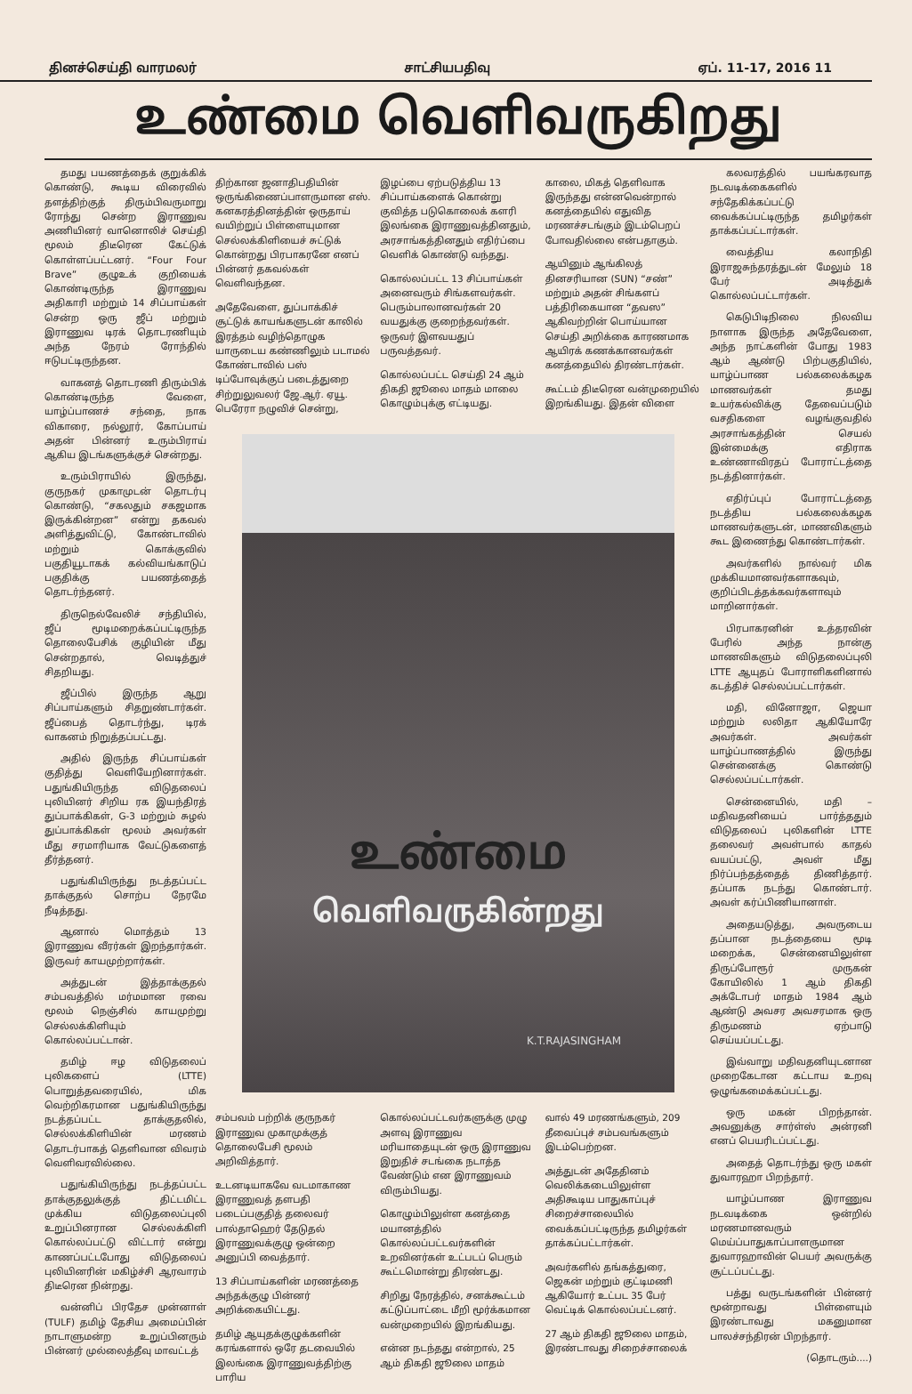தினச்செய்தி வாரமலர் சாட்சியபதிவு ஏப். 11-17, 2016 11
உண்மை வெளிவருகிறது
தமது பயணத்தைக் குறுக்கிக் கொண்டு, கூடிய விரைவில் தளத்திற்குத் திரும்பிவருமாறு ரோந்து சென்ற இராணுவ அணியினர் வானொலிச் செய்தி மூலம் திடீரென கேட்டுக் கொள்ளப்பட்டனர். “Four Four Brave” குழுஉக் குறியைக் கொண்டிருந்த இராணுவ அதிகாரி மற்றும் 14 சிப்பாய்கள் சென்ற ஒரு ஜீப் மற்றும் இராணுவ டிரக் தொடரணியும் அந்த நேரம் ரோந்தில் ஈடுபட்டிருந்தன.
வாகனத் தொடரணி திரும்பிக் கொண்டிருந்த வேளை, யாழ்ப்பாணச் சந்தை, நாக விகாரை, நல்லூர், கோப்பாய் அதன் பின்னர் உரும்பிராய் ஆகிய இடங்களுக்குச் சென்றது.
உரும்பிராயில் இருந்து, குருநகர் முகாமுடன் தொடர்பு கொண்டு, “சகலதும் சகஜமாக இருக்கின்றன” என்று தகவல் அளித்துவிட்டு, கோண்டாவில் மற்றும் கொக்குவில் பகுதியூடாகக் கல்வியங்காடுப் பகுதிக்கு பயணத்தைத் தொடர்ந்தனர்.
திருநெல்வேலிச் சந்தியில், ஜீப் மூடிமறைக்கப்பட்டிருந்த தொலைபேசிக் குழியின் மீது சென்றதால், வெடித்துச் சிதறியது.
ஜீப்பில் இருந்த ஆறு சிப்பாய்களும் சிதறுண்டார்கள். ஜீப்பைத் தொடர்ந்து, டிரக் வாகனம் நிறுத்தப்பட்டது.
அதில் இருந்த சிப்பாய்கள் குதித்து வெளியேறினார்கள். பதுங்கியிருந்த விடுதலைப் புலியினர் சிறிய ரக இயந்திரத் துப்பாக்கிகள், G-3 மற்றும் சுழல் துப்பாக்கிகள் மூலம் அவர்கள் மீது சரமாரியாக வேட்டுகளைத் தீர்த்தனர்.
பதுங்கியிருந்து நடத்தப்பட்ட தாக்குதல் சொற்ப நேரமே நீடித்தது.
ஆனால் மொத்தம் 13 இராணுவ வீரர்கள் இறந்தார்கள். இருவர் காயமுற்றார்கள்.
அத்துடன் இத்தாக்குதல் சம்பவத்தில் மர்மமான ரவை மூலம் நெஞ்சில் காயமுற்று செல்லக்கிளியும் கொல்லப்பட்டான்.
தமிழ் ஈழ விடுதலைப் புலிகளைப் (LTTE) பொறுத்தவரையில், மிக வெற்றிகரமான பதுங்கியிருந்து நடத்தப்பட்ட தாக்குதலில், செல்லக்கிளியின் மரணம் தொடர்பாகத் தெளிவான விவரம் வெளிவரவில்லை.
பதுங்கியிருந்து நடத்தப்பட்ட தாக்குதலுக்குத் திட்டமிட்ட முக்கிய விடுதலைப்புலி உறுப்பினரான செல்லக்கிளி கொல்லப்பட்டு விட்டார் என்று காணப்பட்டபோது விடுதலைப் புலியினரின் மகிழ்ச்சி ஆரவாரம் திடீரென நின்றது.
வன்னிப் பிரதேச முன்னாள் (TULF) தமிழ் தேசிய அமைப்பின் நாடாளுமன்ற உறுப்பினரும் பின்னர் முல்லைத்தீவு மாவட்டத்
திற்கான ஜனாதிபதியின் ஒருங்கிணைப்பாளருமான எஸ். கனகரத்தினத்தின் ஒருதாய் வயிற்றுப் பிள்ளையுமான செல்லக்கிளியைச் சுட்டுக் கொன்றது பிரபாகரனே எனப் பின்னர் தகவல்கள் வெளிவந்தன.
அதேவேளை, துப்பாக்கிச் சூட்டுக் காயங்களுடன் காலில் இரத்தம் வழிந்தொழுக யாருடைய கண்ணிலும் படாமல் கோண்டாவில் பஸ் டிப்போவுக்குப் படைத்துறை சிற்றுலுவலர் ஜே.ஆர். ஏயூ. பெரேரா நழுவிச் சென்று,
இழப்பை ஏற்படுத்திய 13 சிப்பாய்களைக் கொன்று குவித்த படுகொலைக் களரி இலங்கை இராணுவத்தினதும், அரசாங்கத்தினதும் எதிர்ப்பை வெளிக் கொண்டு வந்தது.
கொல்லப்பட்ட 13 சிப்பாய்கள் அனைவரும் சிங்களவர்கள். பெரும்பாலானவர்கள் 20 வயதுக்கு குறைந்தவர்கள். ஒருவர் இளவயதுப் பருவத்தவர்.
கொல்லப்பட்ட செய்தி 24 ஆம் திகதி ஜூலை மாதம் மாலை கொழும்புக்கு எட்டியது.
காலை, மிகத் தெளிவாக இருந்தது என்னவென்றால் கனத்தையில் எதுவித மரணச்சடங்கும் இடம்பெறப் போவதில்லை என்பதாகும்.
ஆயினும் ஆங்கிலத் தினசரியான (SUN) “சண்” மற்றும் அதன் சிங்களப் பத்திரிகையான “தவஸ” ஆகிவற்றின் பொய்யான செய்தி அறிக்கை காரணமாக ஆயிரக் கணக்கானவர்கள் கனத்தையில் திரண்டார்கள்.
கூட்டம் திடீரென வன்முறையில் இறங்கியது. இதன் விளை
உண்மை
வெளிவருகின்றது
K.T.RAJASINGHAM
சம்பவம் பற்றிக் குருநகர் இராணுவ முகாமுக்குத் தொலைபேசி மூலம் அறிவித்தார்.
உடனடியாகவே வடமாகாண இராணுவத் தளபதி படைப்பகுதித் தலைவர் பால்தாஹெர் தேடுதல் இராணுவக்குழு ஒன்றை அனுப்பி வைத்தார்.
13 சிப்பாய்களின் மரணத்தை அந்தக்குழு பின்னர் அறிக்கையிட்டது.
தமிழ் ஆயுதக்குழுக்களின் கரங்களால் ஒரே தடவையில் இலங்கை இராணுவத்திற்கு பாரிய
கொல்லப்பட்டவர்களுக்கு முழு அளவு இராணுவ மரியாதையுடன் ஒரு இராணுவ இறுதிச் சடங்கை நடாத்த வேண்டும் என இராணுவம் விரும்பியது.
கொழும்பிலுள்ள கனத்தை மயானத்தில் கொல்லப்பட்டவர்களின் உறவினர்கள் உட்படப் பெரும் கூட்டமொன்று திரண்டது.
சிறிது நேரத்தில், சனக்கூட்டம் கட்டுப்பாட்டை மீறி மூர்க்கமான வன்முறையில் இறங்கியது.
என்ன நடந்தது என்றால், 25 ஆம் திகதி ஜூலை மாதம்
வால் 49 மரணங்களும், 209 தீவைப்புச் சம்பவங்களும் இடம்பெற்றன.
அத்துடன் அதேதினம் வெலிக்கடையிலுள்ள அதிகூடிய பாதுகாப்புச் சிறைச்சாலையில் வைக்கப்பட்டிருந்த தமிழர்கள் தாக்கப்பட்டார்கள்.
அவர்களில் தங்கத்துரை, ஜெகன் மற்றும் குட்டிமணி ஆகியோர் உட்பட 35 பேர் வெட்டிக் கொல்லப்பட்டனர்.
27 ஆம் திகதி ஜூலை மாதம், இரண்டாவது சிறைச்சாலைக்
கலவரத்தில் பயங்கரவாத நடவடிக்கைகளில் சந்தேகிக்கப்பட்டு வைக்கப்பட்டிருந்த தமிழர்கள் தாக்கப்பட்டார்கள்.
வைத்திய கலாநிதி இராஜசுந்தரத்துடன் மேலும் 18 பேர் அடித்துக் கொல்லப்பட்டார்கள்.
கெடுபிடிநிலை நிலவிய நாளாக இருந்த அதேவேளை, அந்த நாட்களின் போது 1983 ஆம் ஆண்டு பிற்பகுதியில், யாழ்ப்பாண பல்கலைக்கழக மாணவர்கள் தமது உயர்கல்விக்கு தேவைப்படும் வசதிகளை வழங்குவதில் அரசாங்கத்தின் செயல் இன்மைக்கு எதிராக உண்ணாவிரதப் போராட்டத்தை நடத்தினார்கள்.
எதிர்ப்புப் போராட்டத்தை நடத்திய பல்கலைக்கழக மாணவர்களுடன், மாணவிகளும் கூட இணைந்து கொண்டார்கள்.
அவர்களில் நால்வர் மிக முக்கியமானவர்களாகவும், குறிப்பிடத்தக்கவர்களாவும் மாறினார்கள்.
பிரபாகரனின் உத்தரவின் பேரில் அந்த நான்கு மாணவிகளும் விடுதலைப்புலி LTTE ஆயுதப் போராளிகளினால் கடத்திச் செல்லப்பட்டார்கள்.
மதி, வினோஜா, ஜெயா மற்றும் லலிதா ஆகியோரே அவர்கள். அவர்கள் யாழ்ப்பாணத்தில் இருந்து சென்னைக்கு கொண்டு செல்லப்பட்டார்கள்.
சென்னையில், மதி – மதிவதனியைப் பார்த்ததும் விடுதலைப் புலிகளின் LTTE தலைவர் அவள்பால் காதல் வயப்பட்டு, அவள் மீது நிர்ப்பந்தத்தைத் திணித்தார். தப்பாக நடந்து கொண்டார். அவள் கர்ப்பிணியானாள்.
அதையடுத்து, அவருடைய தப்பான நடத்தையை மூடி மறைக்க, சென்னையிலுள்ள திருப்போரூர் முருகன் கோயிலில் 1 ஆம் திகதி அக்டோபர் மாதம் 1984 ஆம் ஆண்டு அவசர அவசரமாக ஒரு திருமணம் ஏற்பாடு செய்யப்பட்டது.
இவ்வாறு மதிவதனியுடனான முறைகேடான கட்டாய உறவு ஒழுங்கமைக்கப்பட்டது.
ஒரு மகன் பிறந்தான். அவனுக்கு சார்ள்ஸ் அன்ரனி எனப் பெயரிடப்பட்டது.
அதைத் தொடர்ந்து ஒரு மகள் துவாரஹா பிறந்தார்.
யாழ்ப்பாண இராணுவ நடவடிக்கை ஒன்றில் மரணமானவரும் மெய்ப்பாதுகாப்பாளருமான துவாரஹாவின் பெயர் அவருக்கு சூட்டப்பட்டது.
பத்து வருடங்களின் பின்னர் மூன்றாவது பிள்ளையும் இரண்டாவது மகனுமான பாலச்சந்திரன் பிறந்தார்.
(தொடரும்....)